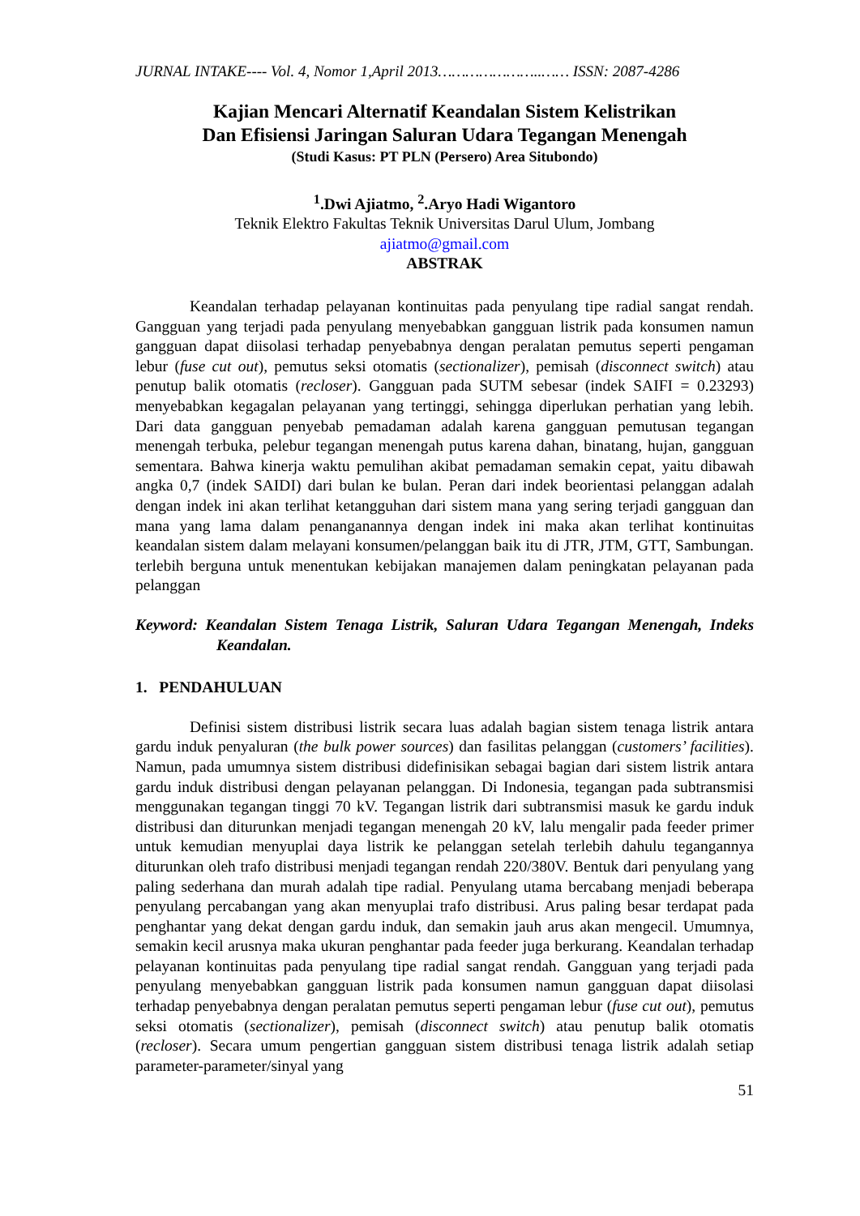JURNAL INTAKE---- Vol. 4, Nomor 1,April 2013…………………..…… ISSN: 2087-4286
Kajian Mencari Alternatif Keandalan Sistem Kelistrikan
Dan Efisiensi Jaringan Saluran Udara Tegangan Menengah
(Studi Kasus: PT PLN (Persero) Area Situbondo)
<sup>1</sup>.Dwi Ajiatmo, <sup>2</sup>.Aryo Hadi Wigantoro
Teknik Elektro Fakultas Teknik Universitas Darul Ulum, Jombang
ajiatmo@gmail.com
ABSTRAK
Keandalan terhadap pelayanan kontinuitas pada penyulang tipe radial sangat rendah. Gangguan yang terjadi pada penyulang menyebabkan gangguan listrik pada konsumen namun gangguan dapat diisolasi terhadap penyebabnya dengan peralatan pemutus seperti pengaman lebur (fuse cut out), pemutus seksi otomatis (sectionalizer), pemisah (disconnect switch) atau penutup balik otomatis (recloser). Gangguan pada SUTM sebesar (indek SAIFI = 0.23293) menyebabkan kegagalan pelayanan yang tertinggi, sehingga diperlukan perhatian yang lebih. Dari data gangguan penyebab pemadaman adalah karena gangguan pemutusan tegangan menengah terbuka, pelebur tegangan menengah putus karena dahan, binatang, hujan, gangguan sementara. Bahwa kinerja waktu pemulihan akibat pemadaman semakin cepat, yaitu dibawah angka 0,7 (indek SAIDI) dari bulan ke bulan. Peran dari indek beorientasi pelanggan adalah dengan indek ini akan terlihat ketangguhan dari sistem mana yang sering terjadi gangguan dan mana yang lama dalam penanganannya dengan indek ini maka akan terlihat kontinuitas keandalan sistem dalam melayani konsumen/pelanggan baik itu di JTR, JTM, GTT, Sambungan. terlebih berguna untuk menentukan kebijakan manajemen dalam peningkatan pelayanan pada pelanggan
Keyword: Keandalan Sistem Tenaga Listrik, Saluran Udara Tegangan Menengah, Indeks Keandalan.
1. PENDAHULUAN
Definisi sistem distribusi listrik secara luas adalah bagian sistem tenaga listrik antara gardu induk penyaluran (the bulk power sources) dan fasilitas pelanggan (customers’ facilities). Namun, pada umumnya sistem distribusi didefinisikan sebagai bagian dari sistem listrik antara gardu induk distribusi dengan pelayanan pelanggan. Di Indonesia, tegangan pada subtransmisi menggunakan tegangan tinggi 70 kV. Tegangan listrik dari subtransmisi masuk ke gardu induk distribusi dan diturunkan menjadi tegangan menengah 20 kV, lalu mengalir pada feeder primer untuk kemudian menyuplai daya listrik ke pelanggan setelah terlebih dahulu tegangannya diturunkan oleh trafo distribusi menjadi tegangan rendah 220/380V. Bentuk dari penyulang yang paling sederhana dan murah adalah tipe radial. Penyulang utama bercabang menjadi beberapa penyulang percabangan yang akan menyuplai trafo distribusi. Arus paling besar terdapat pada penghantar yang dekat dengan gardu induk, dan semakin jauh arus akan mengecil. Umumnya, semakin kecil arusnya maka ukuran penghantar pada feeder juga berkurang. Keandalan terhadap pelayanan kontinuitas pada penyulang tipe radial sangat rendah. Gangguan yang terjadi pada penyulang menyebabkan gangguan listrik pada konsumen namun gangguan dapat diisolasi terhadap penyebabnya dengan peralatan pemutus seperti pengaman lebur (fuse cut out), pemutus seksi otomatis (sectionalizer), pemisah (disconnect switch) atau penutup balik otomatis (recloser). Secara umum pengertian gangguan sistem distribusi tenaga listrik adalah setiap parameter-parameter/sinyal yang
51